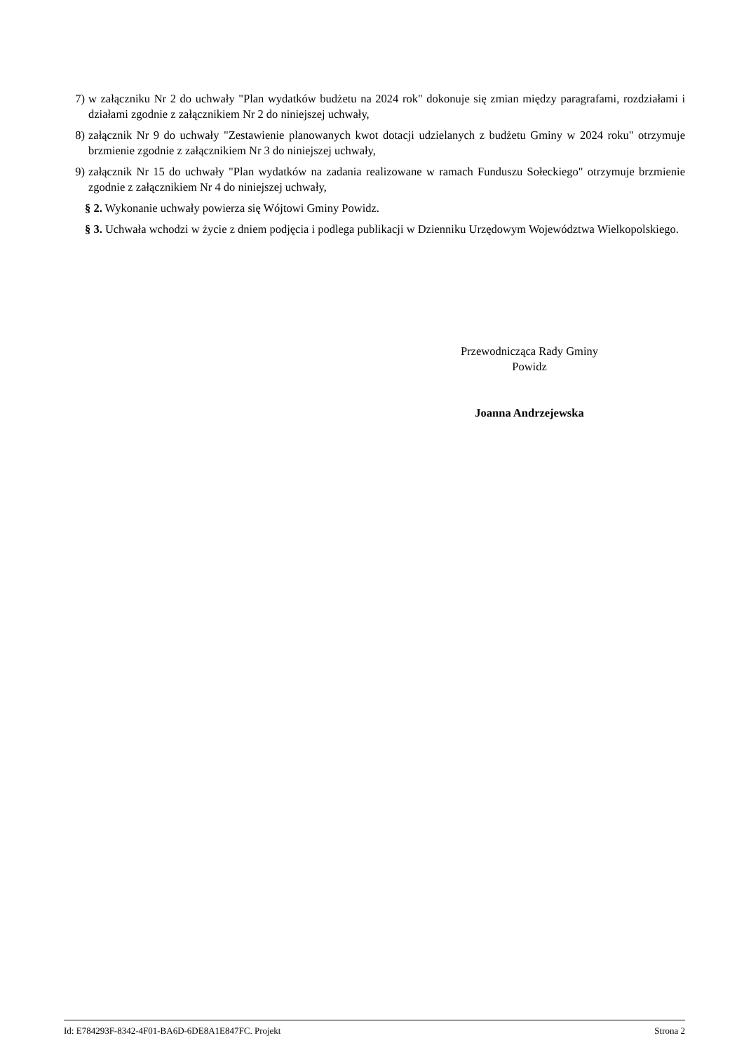7) w załączniku Nr 2 do uchwały "Plan wydatków budżetu na 2024 rok" dokonuje się zmian między paragrafami, rozdziałami i działami zgodnie z załącznikiem Nr 2 do niniejszej uchwały,
8) załącznik Nr 9 do uchwały "Zestawienie planowanych kwot dotacji udzielanych z budżetu Gminy w 2024 roku" otrzymuje brzmienie zgodnie z załącznikiem Nr 3 do niniejszej uchwały,
9) załącznik Nr 15 do uchwały "Plan wydatków na zadania realizowane w ramach Funduszu Sołeckiego" otrzymuje brzmienie zgodnie z załącznikiem Nr 4 do niniejszej uchwały,
§ 2. Wykonanie uchwały powierza się Wójtowi Gminy Powidz.
§ 3. Uchwała wchodzi w życie z dniem podjęcia i podlega publikacji w Dzienniku Urzędowym Województwa Wielkopolskiego.
Przewodnicząca Rady Gminy
Powidz
Joanna Andrzejewska
Id: E784293F-8342-4F01-BA6D-6DE8A1E847FC. Projekt Strona 2